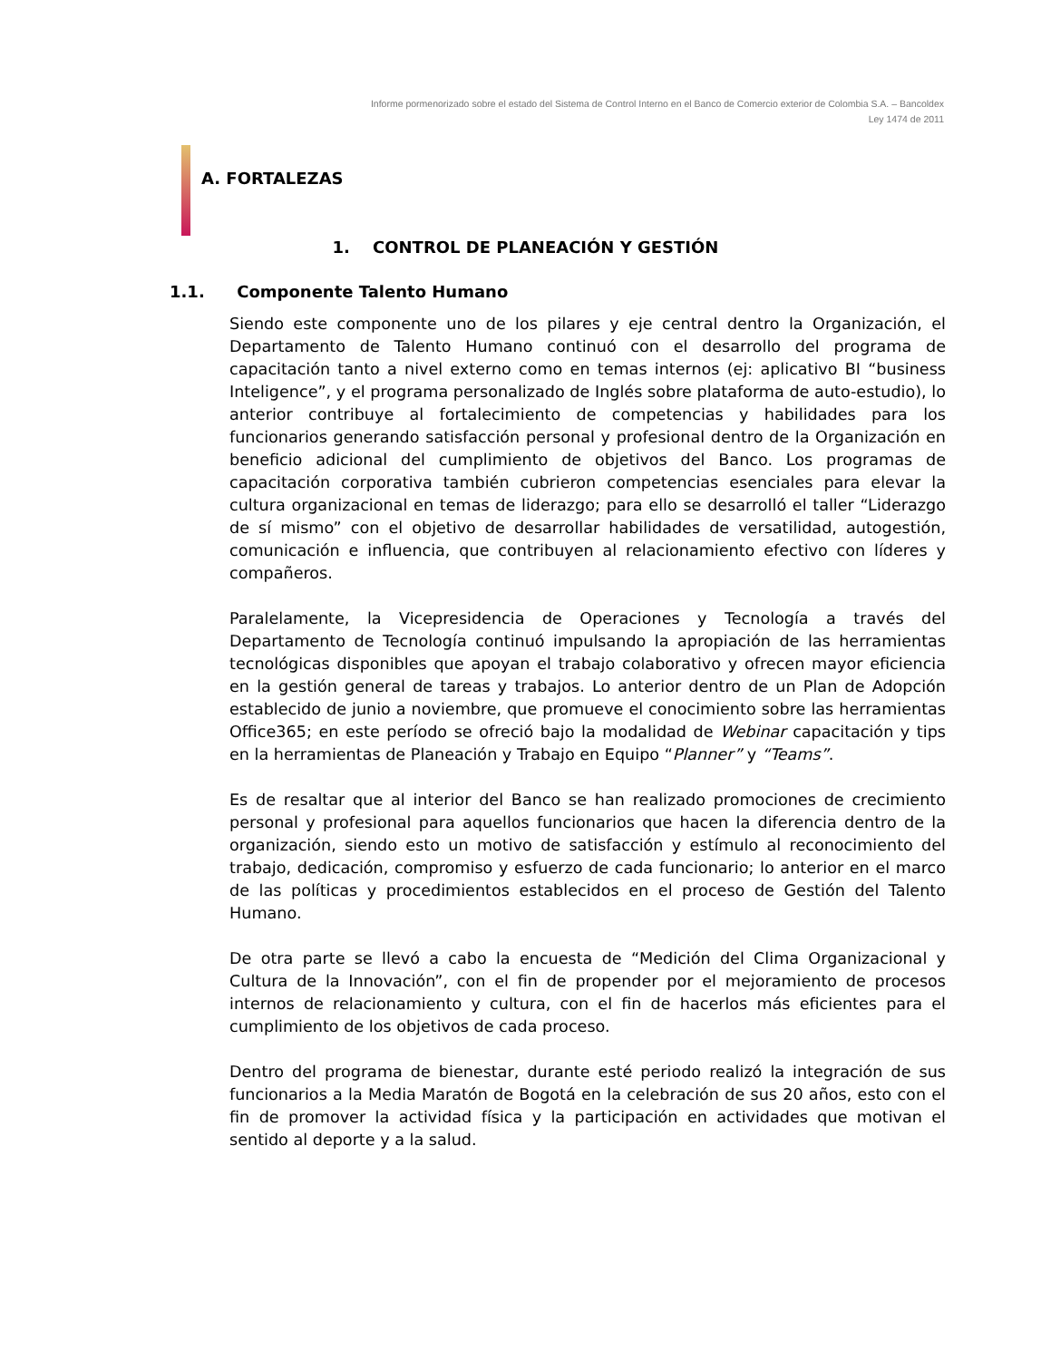Informe pormenorizado sobre el estado del Sistema de Control Interno en el Banco de Comercio exterior de Colombia S.A. – Bancoldex
Ley 1474 de 2011
A. FORTALEZAS
1. CONTROL DE PLANEACIÓN Y GESTIÓN
1.1. Componente Talento Humano
Siendo este componente uno de los pilares y eje central dentro la Organización, el Departamento de Talento Humano continuó con el desarrollo del programa de capacitación tanto a nivel externo como en temas internos (ej: aplicativo BI “business Inteligence”, y el programa personalizado de Inglés sobre plataforma de auto-estudio), lo anterior contribuye al fortalecimiento de competencias y habilidades para los funcionarios generando satisfacción personal y profesional dentro de la Organización en beneficio adicional del cumplimiento de objetivos del Banco. Los programas de capacitación corporativa también cubrieron competencias esenciales para elevar la cultura organizacional en temas de liderazgo; para ello se desarrolló el taller “Liderazgo de sí mismo” con el objetivo de desarrollar habilidades de versatilidad, autogestión, comunicación e influencia, que contribuyen al relacionamiento efectivo con líderes y compañeros.
Paralelamente, la Vicepresidencia de Operaciones y Tecnología a través del Departamento de Tecnología continuó impulsando la apropiación de las herramientas tecnológicas disponibles que apoyan el trabajo colaborativo y ofrecen mayor eficiencia en la gestión general de tareas y trabajos. Lo anterior dentro de un Plan de Adopción establecido de junio a noviembre, que promueve el conocimiento sobre las herramientas Office365; en este período se ofreció bajo la modalidad de Webinar capacitación y tips en la herramientas de Planeación y Trabajo en Equipo “Planner” y “Teams”.
Es de resaltar que al interior del Banco se han realizado promociones de crecimiento personal y profesional para aquellos funcionarios que hacen la diferencia dentro de la organización, siendo esto un motivo de satisfacción y estímulo al reconocimiento del trabajo, dedicación, compromiso y esfuerzo de cada funcionario; lo anterior en el marco de las políticas y procedimientos establecidos en el proceso de Gestión del Talento Humano.
De otra parte se llevó a cabo la encuesta de “Medición del Clima Organizacional y Cultura de la Innovación”, con el fin de propender por el mejoramiento de procesos internos de relacionamiento y cultura, con el fin de hacerlos más eficientes para el cumplimiento de los objetivos de cada proceso.
Dentro del programa de bienestar, durante esté periodo realizó la integración de sus funcionarios a la Media Maratón de Bogotá en la celebración de sus 20 años, esto con el fin de promover la actividad física y la participación en actividades que motivan el sentido al deporte y a la salud.